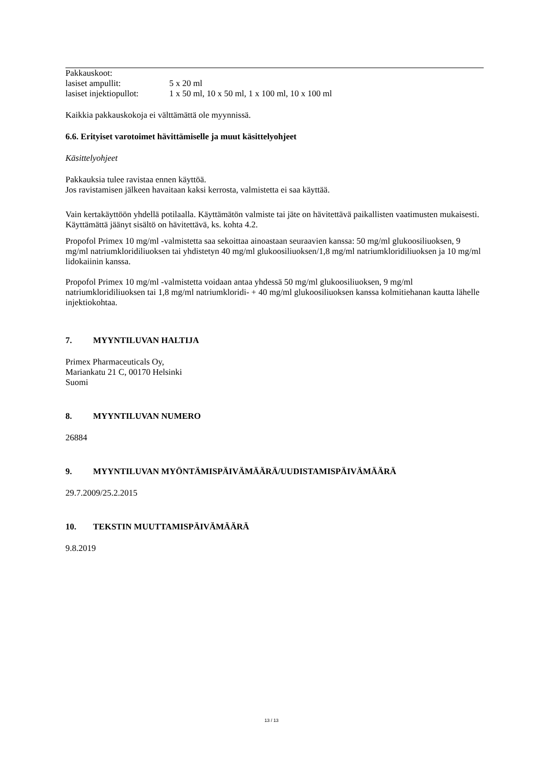Pakkauskoot:
lasiset ampullit: 5 x 20 ml
lasiset injektiopullot: 1 x 50 ml, 10 x 50 ml, 1 x 100 ml, 10 x 100 ml
Kaikkia pakkauskokoja ei välttämättä ole myynnissä.
6.6. Erityiset varotoimet hävittämiselle ja muut käsittelyohjeet
Käsittelyohjeet
Pakkauksia tulee ravistaa ennen käyttöä.
Jos ravistamisen jälkeen havaitaan kaksi kerrosta, valmistetta ei saa käyttää.
Vain kertakäyttöön yhdellä potilaalla. Käyttämätön valmiste tai jäte on hävitettävä paikallisten vaatimusten mukaisesti.
Käyttämättä jäänyt sisältö on hävitettävä, ks. kohta 4.2.
Propofol Primex 10 mg/ml -valmistetta saa sekoittaa ainoastaan seuraavien kanssa: 50 mg/ml glukoosiliuoksen, 9 mg/ml natriumkloridiliuoksen tai yhdistetyn 40 mg/ml glukoosiliuoksen/1,8 mg/ml natriumkloridiliuoksen ja 10 mg/ml lidokaiinin kanssa.
Propofol Primex 10 mg/ml -valmistetta voidaan antaa yhdessä 50 mg/ml glukoosiliuoksen, 9 mg/ml natriumkloridiliuoksen tai 1,8 mg/ml natriumkloridi- + 40 mg/ml glukoosiliuoksen kanssa kolmitiehanan kautta lähelle injektiokohtaa.
7. MYYNTILUVAN HALTIJA
Primex Pharmaceuticals Oy,
Mariankatu 21 C, 00170 Helsinki
Suomi
8. MYYNTILUVAN NUMERO
26884
9. MYYNTILUVAN MYÖNTÄMISPÄIVÄMÄÄRÄ/UUDISTAMISPÄIVÄMÄÄRÄ
29.7.2009/25.2.2015
10. TEKSTIN MUUTTAMISPÄIVÄMÄÄRÄ
9.8.2019
13 / 13